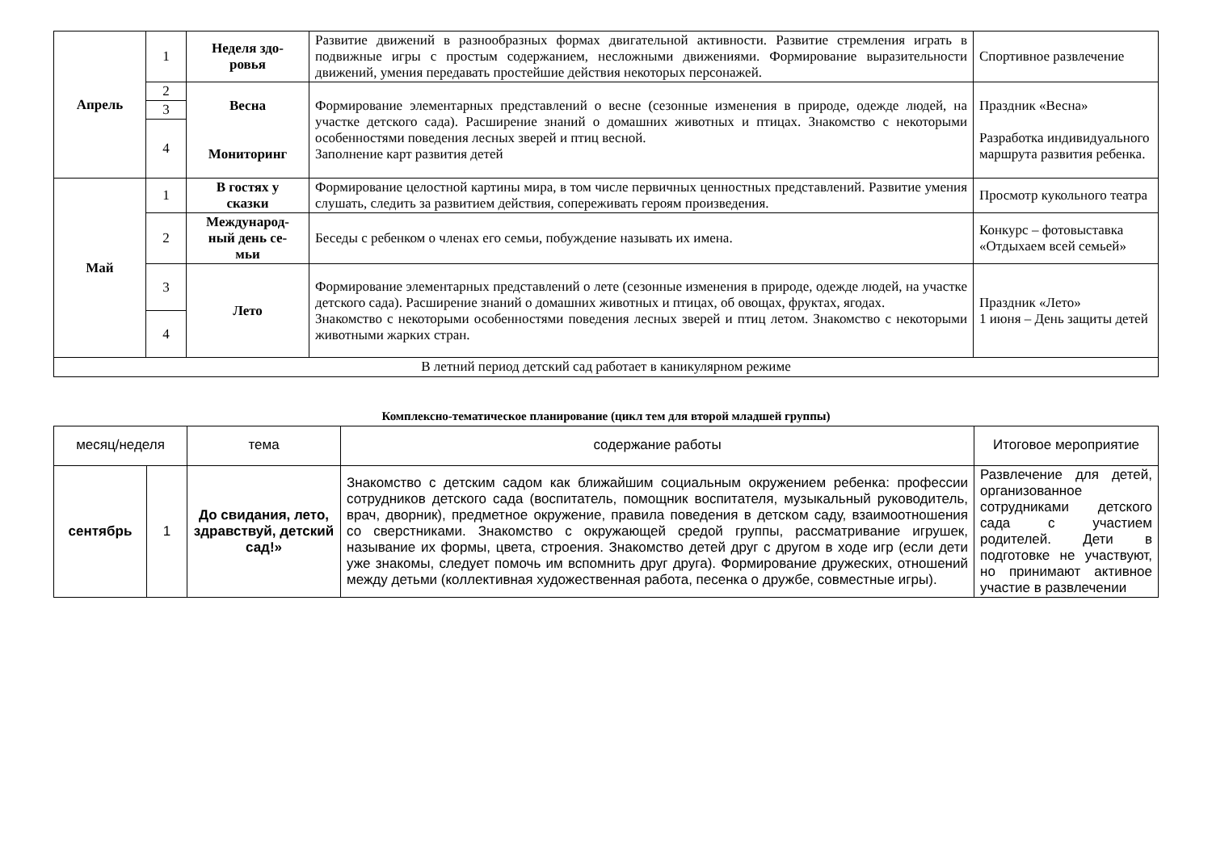| Апрель | 1 | Неделя здо- ровья | Развитие движений в разнообразных формах двигательной активности. Развитие стремления играть в подвижные игры с простым содержанием, несложными движениями. Формирование выразительности движений, умения передавать простейшие действия некоторых персонажей. | Спортивное развлечение |
| | 2 | Весна Мониторинг | Формирование элементарных представлений о весне (сезонные изменения в природе, одежде людей, на участке детского сада). Расширение знаний о домашних животных и птицах. Знакомство с некоторыми особенностями поведения лесных зверей и птиц весной. Заполнение карт развития детей | Праздник «Весна» Разработка индивидуального маршрута развития ребенка. |
| | 3 | | | |
| | 4 | | | |
| Май | 1 | В гостях у сказки | Формирование целостной картины мира, в том числе первичных ценностных представлений. Развитие умения слушать, следить за развитием действия, сопереживать героям произведения. | Просмотр кукольного театра |
| | 2 | Международ- ный день се- мьи | Беседы с ребенком о членах его семьи, побуждение называть их имена. | Конкурс – фотовыставка «Отдыхаем всей семьей» |
| | 3 | Лето | Формирование элементарных представлений о лете (сезонные изменения в природе, одежде людей, на участке детского сада). Расширение знаний о домашних животных и птицах, об овощах, фруктах, ягодах. Знакомство с некоторыми особенностями поведения лесных зверей и птиц летом. Знакомство с некоторыми животными жарких стран. | Праздник «Лето» 1 июня – День защиты детей |
| | 4 | | | |
| В летний период детский сад работает в каникулярном режиме | | | | |
Комплексно-тематическое планирование (цикл тем для второй младшей группы)
| месяц/неделя | | тема | содержание работы | Итоговое мероприятие |
| сентябрь | 1 | До свидания, лето, здравствуй, детский сад!» | Знакомство с детским садом как ближайшим социальным окружением ребенка: профессии сотрудников детского сада (воспитатель, помощник воспитателя, музыкальный руководитель, врач, дворник), предметное окружение, правила поведения в детском саду, взаимоотношения со сверстниками. Знакомство с окружающей средой группы, рассматривание игрушек, называние их формы, цвета, строения. Знакомство детей друг с другом в ходе игр (если дети уже знакомы, следует помочь им вспомнить друг друга). Формирование дружеских, отношений между детьми (коллективная художественная работа, песенка о дружбе, совместные игры). | Развлечение для детей, организованное сотрудниками детского сада с участием родителей. Дети в подготовке не участвуют, но принимают активное участие в развлечении |